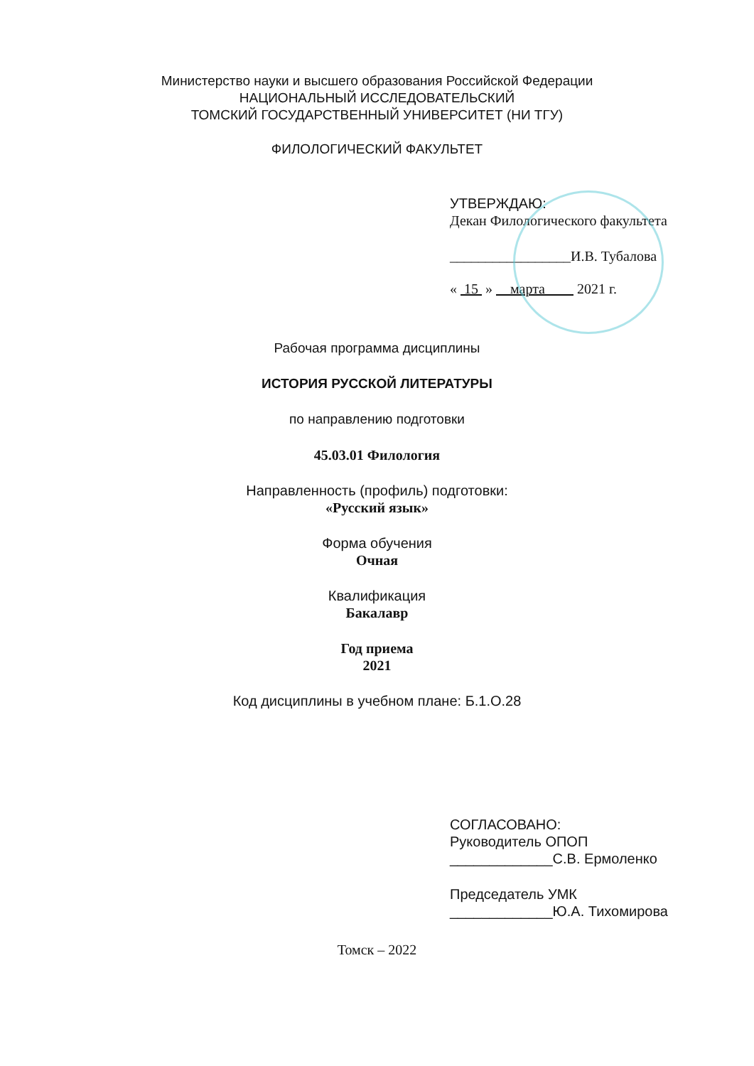Министерство науки и высшего образования Российской Федерации
НАЦИОНАЛЬНЫЙ ИССЛЕДОВАТЕЛЬСКИЙ
ТОМСКИЙ ГОСУДАРСТВЕННЫЙ УНИВЕРСИТЕТ (НИ ТГУ)
ФИЛОЛОГИЧЕСКИЙ ФАКУЛЬТЕТ
УТВЕРЖДАЮ:
Декан Филологического факультета
_________________И.В. Тубалова
« 15 » марта 2021 г.
Рабочая программа дисциплины
ИСТОРИЯ РУССКОЙ ЛИТЕРАТУРЫ
по направлению подготовки
45.03.01 Филология
Направленность (профиль) подготовки:
«Русский язык»
Форма обучения
Очная
Квалификация
Бакалавр
Год приема
2021
Код дисциплины в учебном плане: Б.1.О.28
СОГЛАСОВАНО:
Руководитель ОПОП
_____________С.В. Ермоленко
Председатель УМК
_____________Ю.А. Тихомирова
Томск – 2022